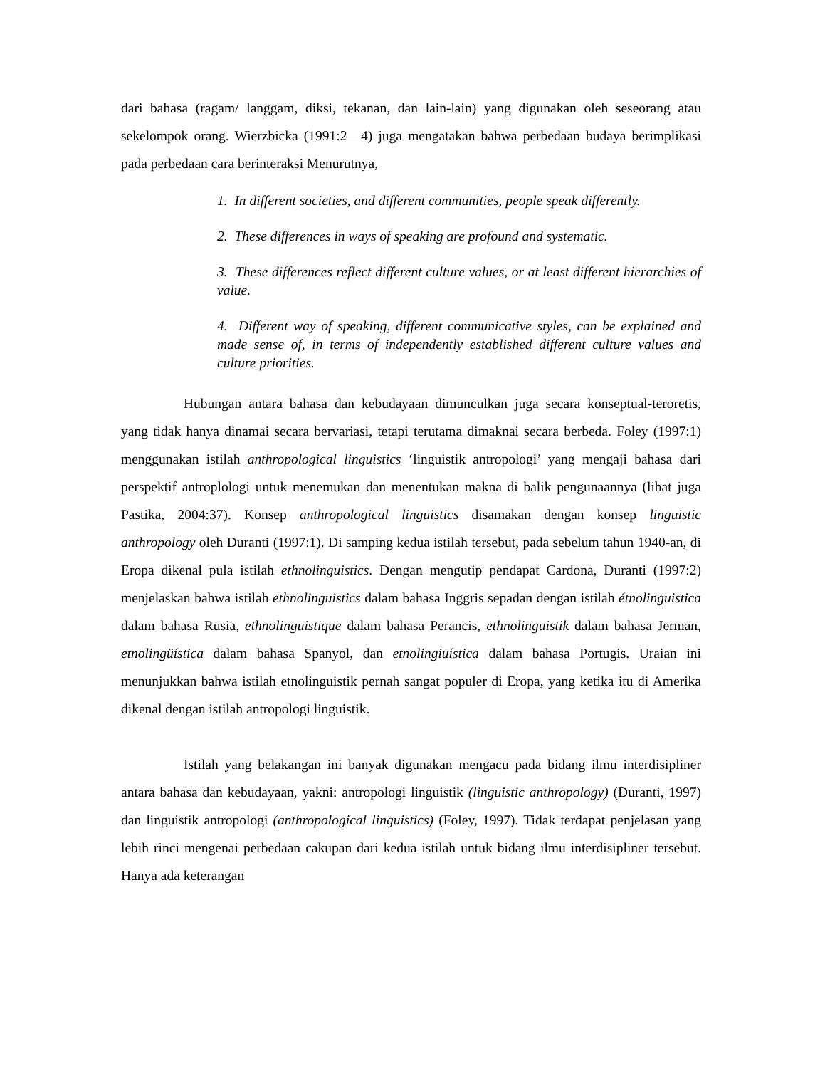dari bahasa (ragam/ langgam, diksi, tekanan, dan lain-lain) yang digunakan oleh seseorang atau sekelompok orang. Wierzbicka (1991:2—4) juga mengatakan bahwa perbedaan budaya berimplikasi pada perbedaan cara berinteraksi Menurutnya,
1. In different societies, and different communities, people speak differently.
2. These differences in ways of speaking are profound and systematic.
3. These differences reflect different culture values, or at least different hierarchies of value.
4. Different way of speaking, different communicative styles, can be explained and made sense of, in terms of independently established different culture values and culture priorities.
Hubungan antara bahasa dan kebudayaan dimunculkan juga secara konseptual-teroretis, yang tidak hanya dinamai secara bervariasi, tetapi terutama dimaknai secara berbeda. Foley (1997:1) menggunakan istilah anthropological linguistics ‘linguistik antropologi’ yang mengaji bahasa dari perspektif antroplologi untuk menemukan dan menentukan makna di balik pengunaannya (lihat juga Pastika, 2004:37). Konsep anthropological linguistics disamakan dengan konsep linguistic anthropology oleh Duranti (1997:1). Di samping kedua istilah tersebut, pada sebelum tahun 1940-an, di Eropa dikenal pula istilah ethnolinguistics. Dengan mengutip pendapat Cardona, Duranti (1997:2) menjelaskan bahwa istilah ethnolinguistics dalam bahasa Inggris sepadan dengan istilah étnolinguistica dalam bahasa Rusia, ethnolinguistique dalam bahasa Perancis, ethnolinguistik dalam bahasa Jerman, etnolingüística dalam bahasa Spanyol, dan etnolingiuística dalam bahasa Portugis. Uraian ini menunjukkan bahwa istilah etnolinguistik pernah sangat populer di Eropa, yang ketika itu di Amerika dikenal dengan istilah antropologi linguistik.
Istilah yang belakangan ini banyak digunakan mengacu pada bidang ilmu interdisipliner antara bahasa dan kebudayaan, yakni: antropologi linguistik (linguistic anthropology) (Duranti, 1997) dan linguistik antropologi (anthropological linguistics) (Foley, 1997). Tidak terdapat penjelasan yang lebih rinci mengenai perbedaan cakupan dari kedua istilah untuk bidang ilmu interdisipliner tersebut. Hanya ada keterangan